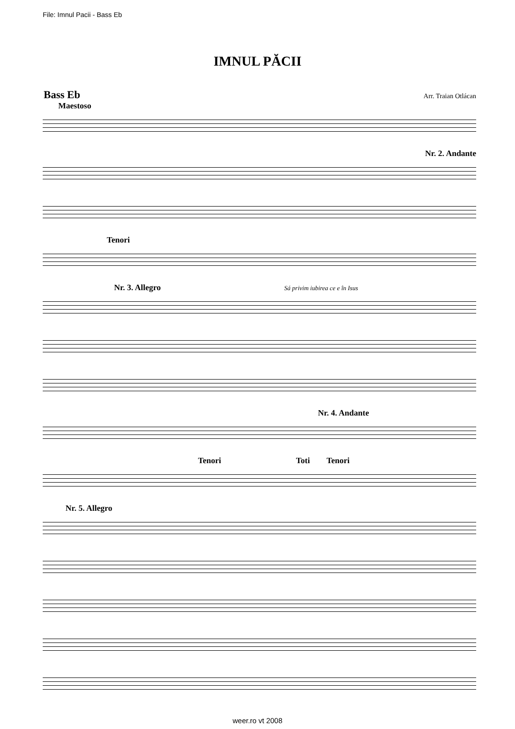File: Imnul Pacii - Bass Eb
IMNUL PĂCII
Bass Eb Arr. Traian Otlácan
Maestoso
Nr. 2. Andante
Tenori
Nr. 3. Allegro Sá privim iubirea ce e în Isus
Nr. 4. Andante
Tenori Toti Tenori
Nr. 5. Allegro
weer.ro vt 2008